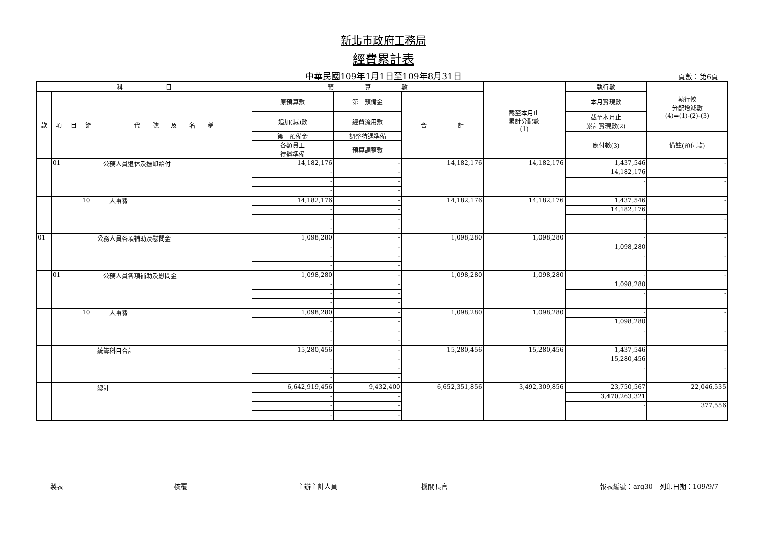新北市政府工務局
經費累計表
中華民國109年1月1日至109年8月31日 頁數：第6頁
| 科 目 | | | | | 預 算 數 | | | 截至本月止 累計分配數 (1) | 執行數 | 執行較 分配增減數 (4)=(1)-(2)-(3) |
| 款 | 項 | 目 | 節 | 代 號 及 名 稱 | 原預算數 | 第二預備金 | 合 計 | | 本月實現數 | |
| | | | | | 追加(減)數 | 經費流用數 | | | 截至本月止 累計實現數(2) | |
| | | | | | 第一預備金 | 調整待遇準備 | | | 應付數(3) | 備註(預付款) |
| | | | | | 各類員工 待遇準備 | 預算調整數 | | | | |
| | 01 | | | 公務人員退休及撫卹給付 | 14,182,176 | - | 14,182,176 | 14,182,176 | 1,437,546 | - |
| | | | | | - | - | | | 14,182,176 | |
| | | | | | - | - | | | - | - |
| | | | | | - | - | | | | |
| | | | 10 | 人事費 | 14,182,176 | - | 14,182,176 | 14,182,176 | 1,437,546 | - |
| | | | | | - | - | | | 14,182,176 | |
| | | | | | - | - | | | - | - |
| | | | | | - | - | | | | |
| 01 | | | | 公務人員各項補助及慰問金 | 1,098,280 | - | 1,098,280 | 1,098,280 | - | - |
| | | | | | - | - | | | 1,098,280 | |
| | | | | | - | - | | | - | - |
| | | | | | - | - | | | | |
| | 01 | | | 公務人員各項補助及慰問金 | 1,098,280 | - | 1,098,280 | 1,098,280 | - | - |
| | | | | | - | - | | | 1,098,280 | |
| | | | | | - | - | | | - | - |
| | | | | | - | - | | | | |
| | | | 10 | 人事費 | 1,098,280 | - | 1,098,280 | 1,098,280 | - | - |
| | | | | | - | - | | | 1,098,280 | |
| | | | | | - | - | | | - | - |
| | | | | | - | - | | | | |
| | | | | 統籌科目合計 | 15,280,456 | - | 15,280,456 | 15,280,456 | 1,437,546 | - |
| | | | | | - | - | | | 15,280,456 | |
| | | | | | - | - | | | - | - |
| | | | | | - | - | | | | |
| | | | | 總計 | 6,642,919,456 | 9,432,400 | 6,652,351,856 | 3,492,309,856 | 23,750,567 | 22,046,535 |
| | | | | | - | - | | | 3,470,263,321 | |
| | | | | | - | - | | | - | 377,556 |
| | | | | | - | - | | | | |
製表 核覆 主辦主計人員 機關長官 報表編號：arg30　列印日期：109/9/7